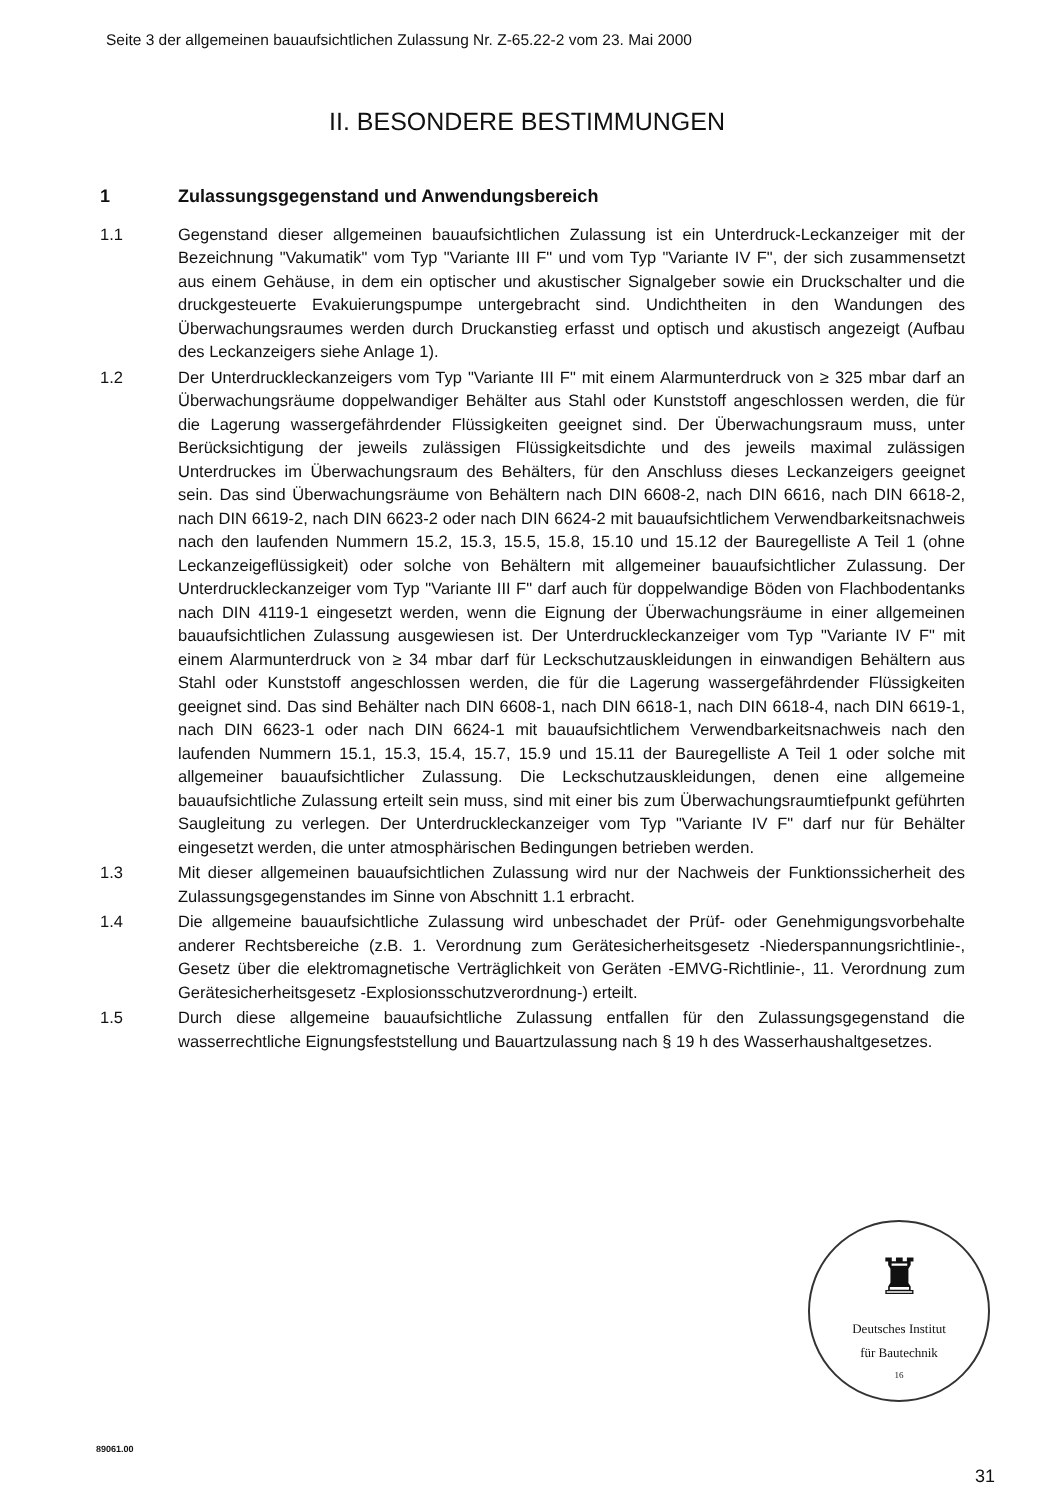Seite 3 der allgemeinen bauaufsichtlichen Zulassung Nr. Z-65.22-2 vom 23. Mai 2000
II. BESONDERE BESTIMMUNGEN
1 Zulassungsgegenstand und Anwendungsbereich
1.1 Gegenstand dieser allgemeinen bauaufsichtlichen Zulassung ist ein Unterdruck-Leckanzeiger mit der Bezeichnung "Vakumatik" vom Typ "Variante III F" und vom Typ "Variante IV F", der sich zusammensetzt aus einem Gehäuse, in dem ein optischer und akustischer Signalgeber sowie ein Druckschalter und die druckgesteuerte Evakuierungspumpe untergebracht sind. Undichtheiten in den Wandungen des Überwachungsraumes werden durch Druckanstieg erfasst und optisch und akustisch angezeigt (Aufbau des Leckanzeigers siehe Anlage 1).
1.2 Der Unterdruckleckanzeigers vom Typ "Variante III F" mit einem Alarmunterdruck von ≥ 325 mbar darf an Überwachungsräume doppelwandiger Behälter aus Stahl oder Kunststoff angeschlossen werden, die für die Lagerung wassergefährdender Flüssigkeiten geeignet sind. Der Überwachungsraum muss, unter Berücksichtigung der jeweils zulässigen Flüssigkeitsdichte und des jeweils maximal zulässigen Unterdruckes im Überwachungsraum des Behälters, für den Anschluss dieses Leckanzeigers geeignet sein. Das sind Überwachungsräume von Behältern nach DIN 6608-2, nach DIN 6616, nach DIN 6618-2, nach DIN 6619-2, nach DIN 6623-2 oder nach DIN 6624-2 mit bauaufsichtlichem Verwendbarkeitsnachweis nach den laufenden Nummern 15.2, 15.3, 15.5, 15.8, 15.10 und 15.12 der Bauregelliste A Teil 1 (ohne Leckanzeigeflüssigkeit) oder solche von Behältern mit allgemeiner bauaufsichtlicher Zulassung. Der Unterdruckleckanzeiger vom Typ "Variante III F" darf auch für doppelwandige Böden von Flachbodentanks nach DIN 4119-1 eingesetzt werden, wenn die Eignung der Überwachungsräume in einer allgemeinen bauaufsichtlichen Zulassung ausgewiesen ist. Der Unterdruckleckanzeiger vom Typ "Variante IV F" mit einem Alarmunterdruck von ≥ 34 mbar darf für Leckschutzauskleidungen in einwandigen Behältern aus Stahl oder Kunststoff angeschlossen werden, die für die Lagerung wassergefährdender Flüssigkeiten geeignet sind. Das sind Behälter nach DIN 6608-1, nach DIN 6618-1, nach DIN 6618-4, nach DIN 6619-1, nach DIN 6623-1 oder nach DIN 6624-1 mit bauaufsichtlichem Verwendbarkeitsnachweis nach den laufenden Nummern 15.1, 15.3, 15.4, 15.7, 15.9 und 15.11 der Bauregelliste A Teil 1 oder solche mit allgemeiner bauaufsichtlicher Zulassung. Die Leckschutzauskleidungen, denen eine allgemeine bauaufsichtliche Zulassung erteilt sein muss, sind mit einer bis zum Überwachungsraumtiefpunkt geführten Saugleitung zu verlegen. Der Unterdruckleckanzeiger vom Typ "Variante IV F" darf nur für Behälter eingesetzt werden, die unter atmosphärischen Bedingungen betrieben werden.
1.3 Mit dieser allgemeinen bauaufsichtlichen Zulassung wird nur der Nachweis der Funktionssicherheit des Zulassungsgegenstandes im Sinne von Abschnitt 1.1 erbracht.
1.4 Die allgemeine bauaufsichtliche Zulassung wird unbeschadet der Prüf- oder Genehmigungsvorbehalte anderer Rechtsbereiche (z.B. 1. Verordnung zum Gerätesicherheitsgesetz -Niederspannungsrichtlinie-, Gesetz über die elektromagnetische Verträglichkeit von Geräten -EMVG-Richtlinie-, 11. Verordnung zum Gerätesicherheitsgesetz -Explosionsschutzverordnung-) erteilt.
1.5 Durch diese allgemeine bauaufsichtliche Zulassung entfallen für den Zulassungsgegenstand die wasserrechtliche Eignungsfeststellung und Bauartzulassung nach § 19 h des Wasserhaushaltgesetzes.
♜
Deutsches Institut
für Bautechnik
16
89061.00
31